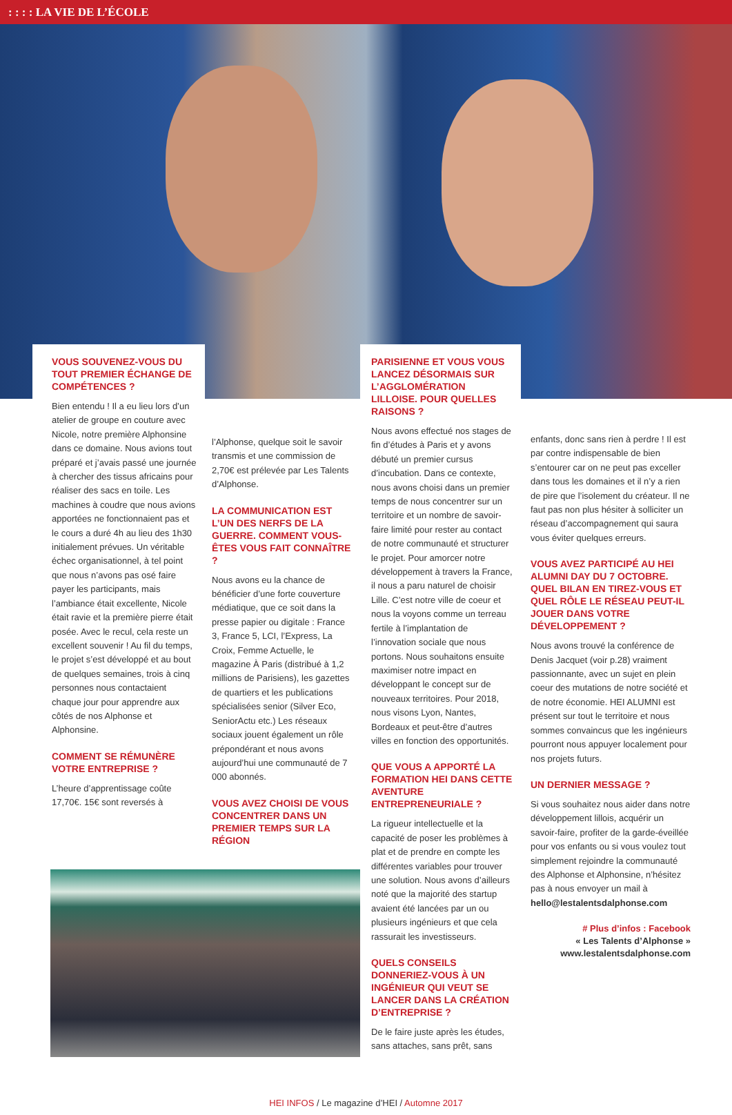: : : : LA VIE DE L’ÉCOLE
VOUS SOUVENEZ-VOUS DU TOUT PREMIER ÉCHANGE DE COMPÉTENCES ?
Bien entendu ! Il a eu lieu lors d’un atelier de groupe en couture avec Nicole, notre première Alphonsine dans ce domaine. Nous avions tout préparé et j’avais passé une journée à chercher des tissus africains pour réaliser des sacs en toile. Les machines à coudre que nous avions apportées ne fonctionnaient pas et le cours a duré 4h au lieu des 1h30 initialement prévues. Un véritable échec organisationnel, à tel point que nous n’avons pas osé faire payer les participants, mais l’ambiance était excellente, Nicole était ravie et la première pierre était posée. Avec le recul, cela reste un excellent souvenir ! Au fil du temps, le projet s’est développé et au bout de quelques semaines, trois à cinq personnes nous contactaient chaque jour pour apprendre aux côtés de nos Alphonse et Alphonsine.
COMMENT SE RÉMUNÈRE VOTRE ENTREPRISE ?
L’heure d’apprentissage coûte 17,70€. 15€ sont reversés à
l’Alphonse, quelque soit le savoir transmis et une commission de 2,70€ est prélevée par Les Talents d’Alphonse.
LA COMMUNICATION EST L’UN DES NERFS DE LA GUERRE. COMMENT VOUS-ÊTES VOUS FAIT CONNAÎTRE ?
Nous avons eu la chance de bénéficier d’une forte couverture médiatique, que ce soit dans la presse papier ou digitale : France 3, France 5, LCI, l’Express, La Croix, Femme Actuelle, le magazine À Paris (distribué à 1,2 millions de Parisiens), les gazettes de quartiers et les publications spécialisées senior (Silver Eco, SeniorActu etc.) Les réseaux sociaux jouent également un rôle prépondérant et nous avons aujourd’hui une communauté de 7 000 abonnés.
VOUS AVEZ CHOISI DE VOUS CONCENTRER DANS UN PREMIER TEMPS SUR LA RÉGION
PARISIENNE ET VOUS VOUS LANCEZ DÉSORMAIS SUR L’AGGLOMÉRATION LILLOISE. POUR QUELLES RAISONS ?
Nous avons effectué nos stages de fin d’études à Paris et y avons débuté un premier cursus d’incubation. Dans ce contexte, nous avons choisi dans un premier temps de nous concentrer sur un territoire et un nombre de savoir-faire limité pour rester au contact de notre communauté et structurer le projet. Pour amorcer notre développement à travers la France, il nous a paru naturel de choisir Lille. C’est notre ville de coeur et nous la voyons comme un terreau fertile à l’implantation de l’innovation sociale que nous portons. Nous souhaitons ensuite maximiser notre impact en développant le concept sur de nouveaux territoires. Pour 2018, nous visons Lyon, Nantes, Bordeaux et peut-être d’autres villes en fonction des opportunités.
QUE VOUS A APPORTÉ LA FORMATION HEI DANS CETTE AVENTURE ENTREPRENEURIALE ?
La rigueur intellectuelle et la capacité de poser les problèmes à plat et de prendre en compte les différentes variables pour trouver une solution. Nous avons d’ailleurs noté que la majorité des startup avaient été lancées par un ou plusieurs ingénieurs et que cela rassurait les investisseurs.
QUELS CONSEILS DONNERIEZ-VOUS À UN INGÉNIEUR QUI VEUT SE LANCER DANS LA CRÉATION D’ENTREPRISE ?
De le faire juste après les études, sans attaches, sans prêt, sans
enfants, donc sans rien à perdre ! Il est par contre indispensable de bien s’entourer car on ne peut pas exceller dans tous les domaines et il n’y a rien de pire que l’isolement du créateur. Il ne faut pas non plus hésiter à solliciter un réseau d’accompagnement qui saura vous éviter quelques erreurs.
VOUS AVEZ PARTICIPÉ AU HEI ALUMNI DAY DU 7 OCTOBRE. QUEL BILAN EN TIREZ-VOUS ET QUEL RÔLE LE RÉSEAU PEUT-IL JOUER DANS VOTRE DÉVELOPPEMENT ?
Nous avons trouvé la conférence de Denis Jacquet (voir p.28) vraiment passionnante, avec un sujet en plein coeur des mutations de notre société et de notre économie. HEI ALUMNI est présent sur tout le territoire et nous sommes convaincus que les ingénieurs pourront nous appuyer localement pour nos projets futurs.
UN DERNIER MESSAGE ?
Si vous souhaitez nous aider dans notre développement lillois, acquérir un savoir-faire, profiter de la garde-éveillée pour vos enfants ou si vous voulez tout simplement rejoindre la communauté des Alphonse et Alphonsine, n’hésitez pas à nous envoyer un mail à hello@lestalentsdalphonse.com
# Plus d’infos : Facebook
« Les Talents d’Alphonse »
www.lestalentsdalphonse.com
HEI INFOS / Le magazine d’HEI / Automne 2017